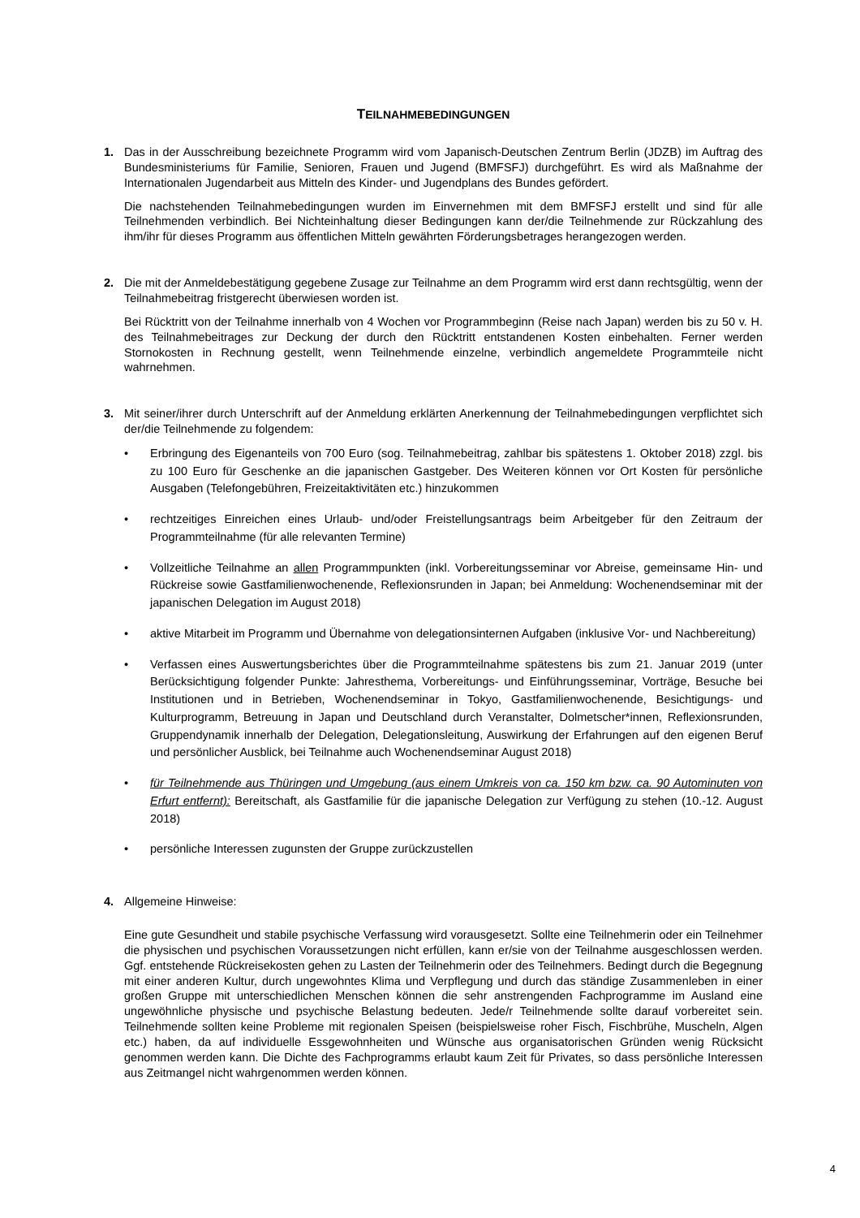TEILNAHMEBEDINGUNGEN
1. Das in der Ausschreibung bezeichnete Programm wird vom Japanisch-Deutschen Zentrum Berlin (JDZB) im Auftrag des Bundesministeriums für Familie, Senioren, Frauen und Jugend (BMFSFJ) durchgeführt. Es wird als Maßnahme der Internationalen Jugendarbeit aus Mitteln des Kinder- und Jugendplans des Bundes gefördert.
Die nachstehenden Teilnahmebedingungen wurden im Einvernehmen mit dem BMFSFJ erstellt und sind für alle Teilnehmenden verbindlich. Bei Nichteinhaltung dieser Bedingungen kann der/die Teilnehmende zur Rückzahlung des ihm/ihr für dieses Programm aus öffentlichen Mitteln gewährten Förderungsbetrages herangezogen werden.
2. Die mit der Anmeldebestätigung gegebene Zusage zur Teilnahme an dem Programm wird erst dann rechtsgültig, wenn der Teilnahmebeitrag fristgerecht überwiesen worden ist.
Bei Rücktritt von der Teilnahme innerhalb von 4 Wochen vor Programmbeginn (Reise nach Japan) werden bis zu 50 v. H. des Teilnahmebeitrages zur Deckung der durch den Rücktritt entstandenen Kosten einbehalten. Ferner werden Stornokosten in Rechnung gestellt, wenn Teilnehmende einzelne, verbindlich angemeldete Programmteile nicht wahrnehmen.
3. Mit seiner/ihrer durch Unterschrift auf der Anmeldung erklärten Anerkennung der Teilnahmebedingungen verpflichtet sich der/die Teilnehmende zu folgendem:
• Erbringung des Eigenanteils von 700 Euro (sog. Teilnahmebeitrag, zahlbar bis spätestens 1. Oktober 2018) zzgl. bis zu 100 Euro für Geschenke an die japanischen Gastgeber. Des Weiteren können vor Ort Kosten für persönliche Ausgaben (Telefongebühren, Freizeitaktivitäten etc.) hinzukommen
• rechtzeitiges Einreichen eines Urlaub- und/oder Freistellungsantrags beim Arbeitgeber für den Zeitraum der Programmteilnahme (für alle relevanten Termine)
• Vollzeitliche Teilnahme an allen Programmpunkten (inkl. Vorbereitungsseminar vor Abreise, gemeinsame Hin- und Rückreise sowie Gastfamilienwochenende, Reflexionsrunden in Japan; bei Anmeldung: Wochenendseminar mit der japanischen Delegation im August 2018)
• aktive Mitarbeit im Programm und Übernahme von delegationsinternen Aufgaben (inklusive Vor- und Nachbereitung)
• Verfassen eines Auswertungsberichtes über die Programmteilnahme spätestens bis zum 21. Januar 2019 (unter Berücksichtigung folgender Punkte: Jahresthema, Vorbereitungs- und Einführungsseminar, Vorträge, Besuche bei Institutionen und in Betrieben, Wochenendseminar in Tokyo, Gastfamilienwochenende, Besichtigungs- und Kulturprogramm, Betreuung in Japan und Deutschland durch Veranstalter, Dolmetscher*innen, Reflexionsrunden, Gruppendynamik innerhalb der Delegation, Delegationsleitung, Auswirkung der Erfahrungen auf den eigenen Beruf und persönlicher Ausblick, bei Teilnahme auch Wochenendseminar August 2018)
• für Teilnehmende aus Thüringen und Umgebung (aus einem Umkreis von ca. 150 km bzw. ca. 90 Autominuten von Erfurt entfernt): Bereitschaft, als Gastfamilie für die japanische Delegation zur Verfügung zu stehen (10.-12. August 2018)
• persönliche Interessen zugunsten der Gruppe zurückzustellen
4. Allgemeine Hinweise:
Eine gute Gesundheit und stabile psychische Verfassung wird vorausgesetzt. Sollte eine Teilnehmerin oder ein Teilnehmer die physischen und psychischen Voraussetzungen nicht erfüllen, kann er/sie von der Teilnahme ausgeschlossen werden. Ggf. entstehende Rückreisekosten gehen zu Lasten der Teilnehmerin oder des Teilnehmers. Bedingt durch die Begegnung mit einer anderen Kultur, durch ungewohntes Klima und Verpflegung und durch das ständige Zusammenleben in einer großen Gruppe mit unterschiedlichen Menschen können die sehr anstrengenden Fachprogramme im Ausland eine ungewöhnliche physische und psychische Belastung bedeuten. Jede/r Teilnehmende sollte darauf vorbereitet sein. Teilnehmende sollten keine Probleme mit regionalen Speisen (beispielsweise roher Fisch, Fischbrühe, Muscheln, Algen etc.) haben, da auf individuelle Essgewohnheiten und Wünsche aus organisatorischen Gründen wenig Rücksicht genommen werden kann. Die Dichte des Fachprogramms erlaubt kaum Zeit für Privates, so dass persönliche Interessen aus Zeitmangel nicht wahrgenommen werden können.
4